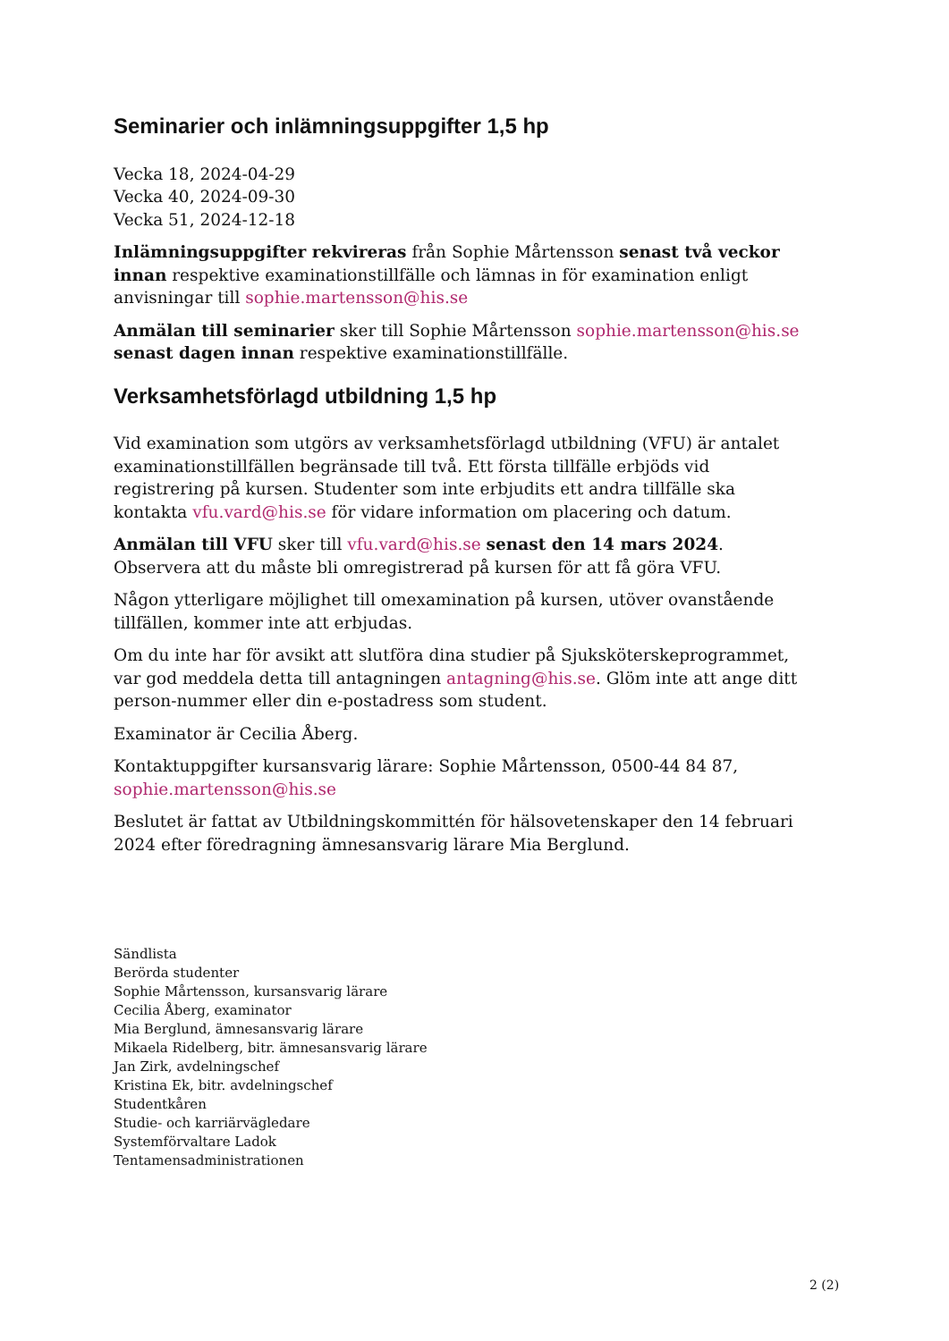Seminarier och inlämningsuppgifter 1,5 hp
Vecka 18, 2024-04-29
Vecka 40, 2024-09-30
Vecka 51, 2024-12-18
Inlämningsuppgifter rekvireras från Sophie Mårtensson senast två veckor innan respektive examinationstillfälle och lämnas in för examination enligt anvisningar till sophie.martensson@his.se
Anmälan till seminarier sker till Sophie Mårtensson sophie.martensson@his.se senast dagen innan respektive examinationstillfälle.
Verksamhetsförlagd utbildning 1,5 hp
Vid examination som utgörs av verksamhetsförlagd utbildning (VFU) är antalet examinationstillfällen begränsade till två. Ett första tillfälle erbjöds vid registrering på kursen. Studenter som inte erbjudits ett andra tillfälle ska kontakta vfu.vard@his.se för vidare information om placering och datum.
Anmälan till VFU sker till vfu.vard@his.se senast den 14 mars 2024. Observera att du måste bli omregistrerad på kursen för att få göra VFU.
Någon ytterligare möjlighet till omexamination på kursen, utöver ovanstående tillfällen, kommer inte att erbjudas.
Om du inte har för avsikt att slutföra dina studier på Sjuksköterskeprogrammet, var god meddela detta till antagningen antagning@his.se. Glöm inte att ange ditt person-nummer eller din e-postadress som student.
Examinator är Cecilia Åberg.
Kontaktuppgifter kursansvarig lärare: Sophie Mårtensson, 0500-44 84 87, sophie.martensson@his.se
Beslutet är fattat av Utbildningskommittén för hälsovetenskaper den 14 februari 2024 efter föredragning ämnesansvarig lärare Mia Berglund.
Sändlista
Berörda studenter
Sophie Mårtensson, kursansvarig lärare
Cecilia Åberg, examinator
Mia Berglund, ämnesansvarig lärare
Mikaela Ridelberg, bitr. ämnesansvarig lärare
Jan Zirk, avdelningschef
Kristina Ek, bitr. avdelningschef
Studentkåren
Studie- och karriärvägledare
Systemförvaltare Ladok
Tentamensadministrationen
2 (2)